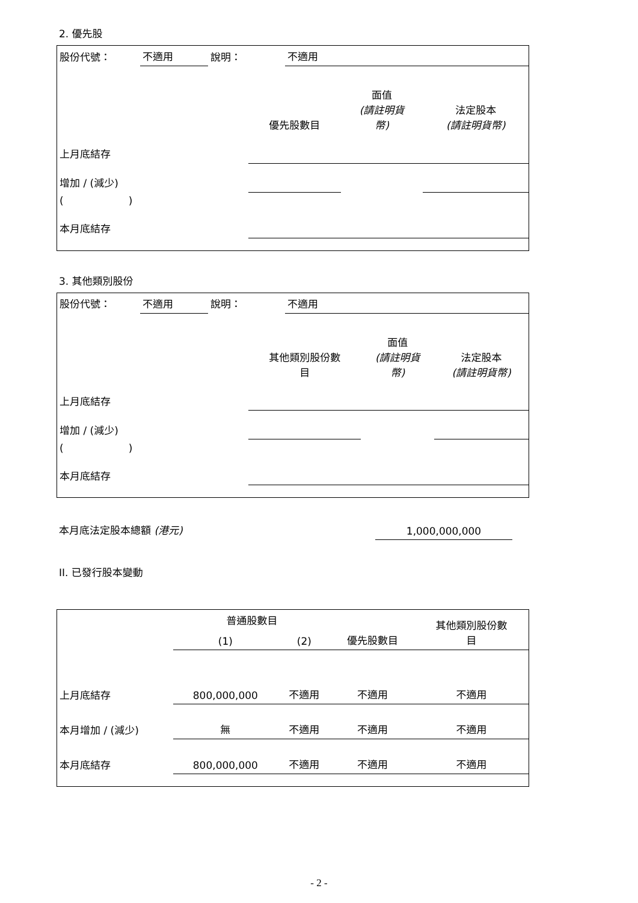2. 優先股
| 股份代號： | 不適用 | 說明： | 不適用 |
| | 優先股數目 | 面值 (請註明貨 幣) | 法定股本 (請註明貨幣) |
| --- | --- | --- | --- |
| 上月底結存 | | | |
| 增加 / (減少) | | | |
| ( ) | | | |
| 本月底結存 | | | |
3. 其他類別股份
| 股份代號： | 不適用 | 說明： | 不適用 |
| | 其他類別股份數 目 | 面值 (請註明貨 幣) | 法定股本 (請註明貨幣) |
| --- | --- | --- | --- |
| 上月底結存 | | | |
| 增加 / (減少) | | | |
| ( ) | | | |
| 本月底結存 | | | |
| 本月底法定股本總額 (港元) | 1,000,000,000 | |
II. 已發行股本變動
| | 普通股數目 | | | 其他類別股份數 目 |
| --- | --- | --- | --- | --- |
| | (1) | (2) | 優先股數目 | |
| 上月底結存 | 800,000,000 | 不適用 | 不適用 | 不適用 |
| 本月增加 / (減少) | 無 | 不適用 | 不適用 | 不適用 |
| 本月底結存 | 800,000,000 | 不適用 | 不適用 | 不適用 |
- 2 -